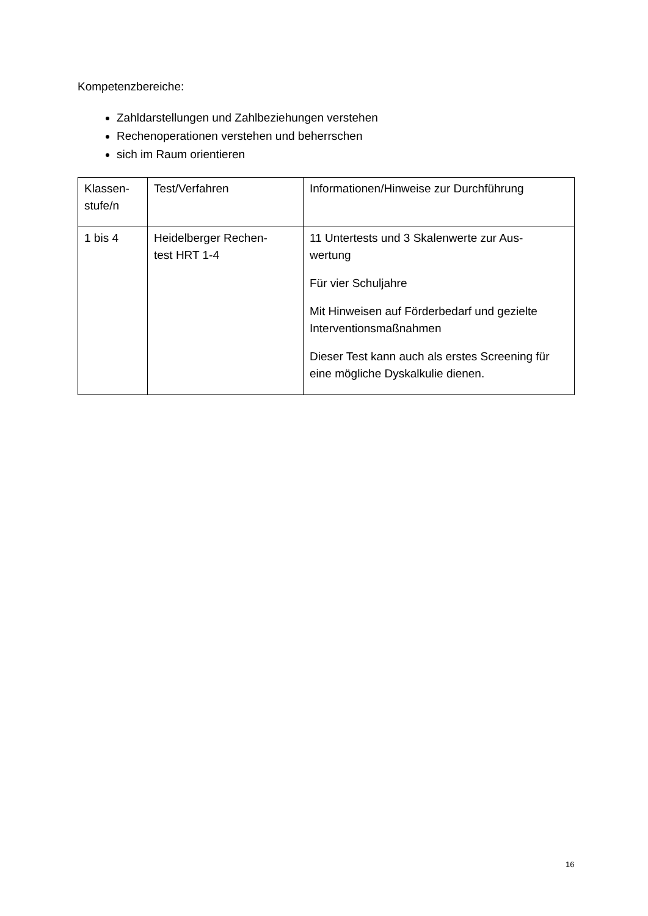Kompetenzbereiche:
Zahldarstellungen und Zahlbeziehungen verstehen
Rechenoperationen verstehen und beherrschen
sich im Raum orientieren
| Klassen- stufe/n | Test/Verfahren | Informationen/Hinweise zur Durchführung |
| 1 bis 4 | Heidelberger Rechen- test HRT 1-4 | 11 Untertests und 3 Skalenwerte zur Aus- wertung Für vier Schuljahre Mit Hinweisen auf Förderbedarf und gezielte Interventionsmaßnahmen Dieser Test kann auch als erstes Screening für eine mögliche Dyskalkulie dienen. |
16